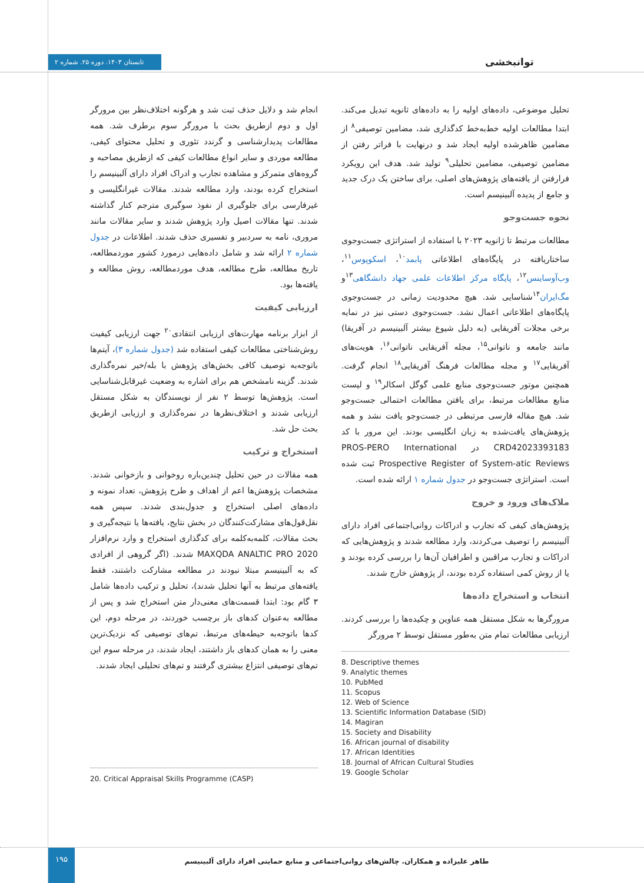توانبخشی
تابستان ۱۴۰۳. دوره ۲۵. شماره ۲
تحلیل موضوعی، داده‌های اولیه را به داده‌های ثانویه تبدیل می‌کند. ابتدا مطالعات اولیه خط‌به‌خط کدگذاری شد، مضامین توصیفی<sup>۸</sup> از مضامین ظاهرشده اولیه ایجاد شد و درنهایت با فراتر رفتن از مضامین توصیفی، مضامین تحلیلی<sup>۹</sup> تولید شد. هدف این رویکرد فرارفتن از یافته‌های پژوهش‌های اصلی، برای ساختن یک درک جدید و جامع از پدیده آلبینیسم است.
نحوه جست‌وجو
مطالعات مرتبط تا ژانویه ۲۰۲۳ با استفاده از استراتژی جست‌وجوی ساختاریافته در پایگاه‌های اطلاعاتی پابمد<sup>۱۰</sup>، اسکوپوس<sup>۱۱</sup>، وب‌آوساینس<sup>۱۲</sup>، پایگاه مرکز اطلاعات علمی جهاد دانشگاهی<sup>۱۳</sup>و مگ‌ایران<sup>۱۴</sup>شناسایی شد. هیچ محدودیت زمانی در جست‌وجوی پایگاه‌های اطلاعاتی اعمال نشد. جست‌وجوی دستی نیز در نمایه برخی مجلات آفریقایی (به دلیل شیوع بیشتر آلبینیسم در آفریقا) مانند جامعه و ناتوانی<sup>۱۵</sup>، مجله آفریقایی ناتوانی<sup>۱۶</sup>، هویت‌های آفریقایی<sup>۱۷</sup> و مجله مطالعات فرهنگ آفریقایی<sup>۱۸</sup> انجام گرفت. همچنین موتور جست‌وجوی منابع علمی گوگل اسکالر<sup>۱۹</sup> و لیست منابع مطالعات مرتبط، برای یافتن مطالعات احتمالی جست‌وجو شد. هیچ مقاله فارسی مرتبطی در جست‌وجو یافت نشد و همه پژوهش‌های یافت‌شده به زبان انگلیسی بودند. این مرور با کد CRD42023393183 در PROS-PERO International Prospective Register of System-atic Reviews ثبت شده است. استراتژی جست‌وجو در جدول شماره ۱ ارائه شده است.
ملاک‌های ورود و خروج
پژوهش‌های کیفی که تجارب و ادراکات روانی‌اجتماعی افراد دارای آلبینیسم را توصیف می‌کردند، وارد مطالعه شدند و پژوهش‌هایی که ادراکات و تجارب مراقبین و اطرافیان آن‌ها را بررسی کرده بودند و یا از روش کمی استفاده کرده بودند، از پژوهش خارج شدند.
انتخاب و استخراج داده‌ها
مرورگرها به شکل مستقل همه عناوین و چکیده‌ها را بررسی کردند. ارزیابی مطالعات تمام متن به‌طور مستقل توسط ۲ مرورگر
8. Descriptive themes
9. Analytic themes
10. PubMed
11. Scopus
12. Web of Science
13. Scientific Information Database (SID)
14. Magiran
15. Society and Disability
16. African journal of disability
17. African Identities
18. Journal of African Cultural Studies
19. Google Scholar
انجام شد و دلایل حذف ثبت شد و هرگونه اختلاف‌نظر بین مرورگر اول و دوم ازطریق بحث با مرورگر سوم برطرف شد. همه مطالعات پدیدارشناسی و گرندد تئوری و تحلیل محتوای کیفی، مطالعه موردی و سایر انواع مطالعات کیفی که ازطریق مصاحبه و گروه‌های متمرکز و مشاهده تجارب و ادراک افراد دارای آلبینیسم را استخراج کرده بودند، وارد مطالعه شدند. مقالات غیرانگلیسی و غیرفارسی برای جلوگیری از نفوذ سوگیری مترجم کنار گذاشته شدند. تنها مقالات اصیل وارد پژوهش شدند و سایر مقالات مانند مروری، نامه به سردبیر و تفسیری حذف شدند. اطلاعات در جدول شماره ۲ ارائه شد و شامل داده‌هایی درمورد کشور موردمطالعه، تاریخ مطالعه، طرح مطالعه، هدف موردمطالعه، روش مطالعه و یافته‌ها بود.
ارزیابی کیفیت
از ابزار برنامه مهارت‌های ارزیابی انتقادی<sup>۲۰</sup> جهت ارزیابی کیفیت روش‌شناختی مطالعات کیفی استفاده شد (جدول شماره ۳)، آیتم‌ها باتوجه‌به توصیف کافی بخش‌های پژوهش با بله/خیر نمره‌گذاری شدند. گزینه نامشخص هم برای اشاره به وضعیت غیرقابل‌شناسایی است. پژوهش‌ها توسط ۲ نفر از نویسندگان به شکل مستقل ارزیابی شدند و اختلاف‌نظرها در نمره‌گذاری و ارزیابی ازطریق بحث حل شد.
استخراج و ترکیب
همه مقالات در حین تحلیل چندین‌باره روخوانی و بازخوانی شدند. مشخصات پژوهش‌ها اعم از اهداف و طرح پژوهش، تعداد نمونه و داده‌های اصلی استخراج و جدول‌بندی شدند. سپس همه نقل‌قول‌های مشارکت‌کنندگان در بخش نتایج، یافته‌ها یا نتیجه‌گیری و بحث مقالات، کلمه‌به‌کلمه برای کدگذاری استخراج و وارد نرم‌افزار MAXQDA ANALTIC PRO 2020 شدند. (اگر گروهی از افرادی که به آلبینیسم مبتلا نبودند در مطالعه مشارکت داشتند، فقط یافته‌های مرتبط به آنها تحلیل شدند)، تحلیل و ترکیب داده‌ها شامل ۳ گام بود: ابتدا قسمت‌های معنی‌دار متن استخراج شد و پس از مطالعه به‌عنوان کدهای باز برچسب خوردند، در مرحله دوم، این کدها باتوجه‌به حیطه‌های مرتبط، تم‌های توصیفی که نزدیک‌ترین معنی را به همان کدهای باز داشتند، ایجاد شدند، در مرحله سوم این تم‌های توصیفی انتزاع بیشتری گرفتند و تم‌های تحلیلی ایجاد شدند.
20. Critical Appraisal Skills Programme (CASP)
۱۹۵
طاهر علیزاده و همکاران. چالش‌های روانی‌اجتماعی و منابع حمایتی افراد دارای آلبینیسم